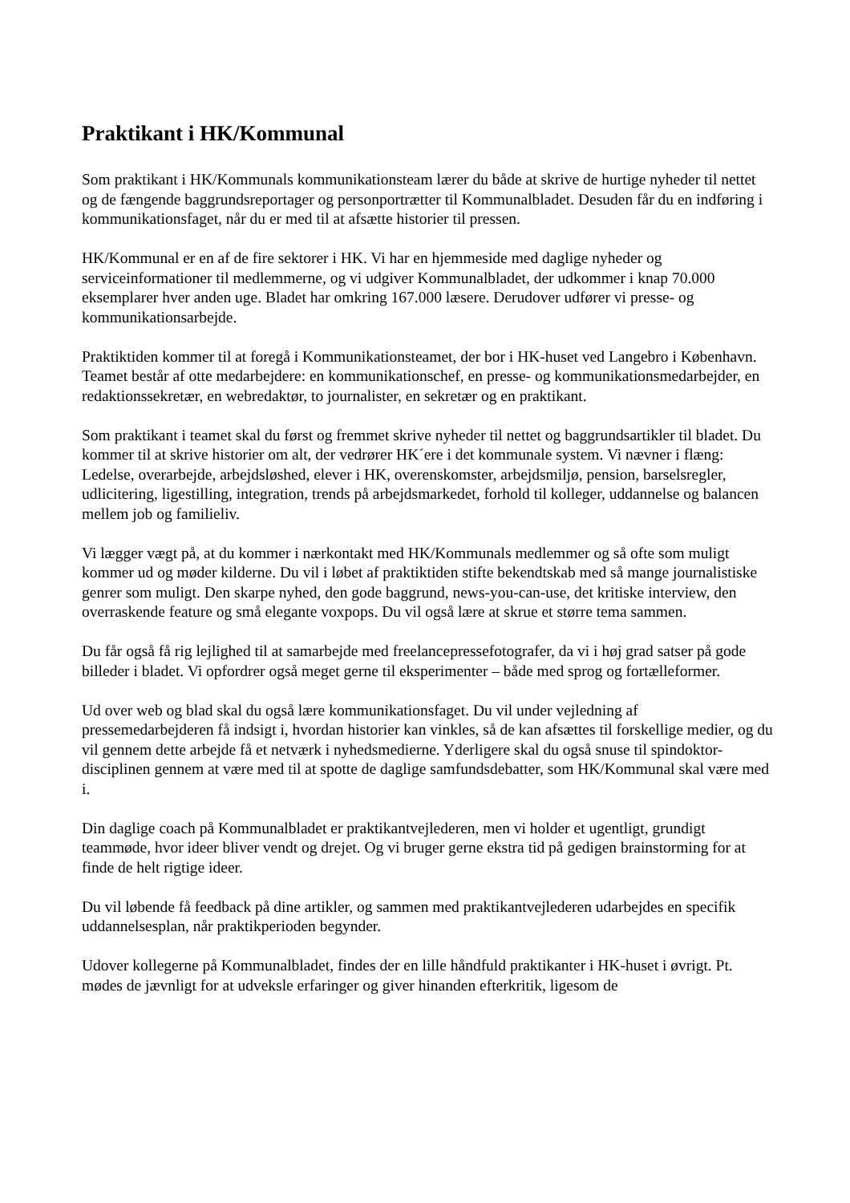Praktikant i HK/Kommunal
Som praktikant i HK/Kommunals kommunikationsteam lærer du både at skrive de hurtige nyheder til nettet og de fængende baggrundsreportager og personportrætter til Kommunalbladet. Desuden får du en indføring i kommunikationsfaget, når du er med til at afsætte historier til pressen.
HK/Kommunal er en af de fire sektorer i HK. Vi har en hjemmeside med daglige nyheder og serviceinformationer til medlemmerne, og vi udgiver Kommunalbladet, der udkommer i knap 70.000 eksemplarer hver anden uge. Bladet har omkring 167.000 læsere. Derudover udfører vi presse- og kommunikationsarbejde.
Praktiktiden kommer til at foregå i Kommunikationsteamet, der bor i HK-huset ved Langebro i København. Teamet består af otte medarbejdere: en kommunikationschef, en presse- og kommunikationsmedarbejder, en redaktionssekretær, en webredaktør, to journalister, en sekretær og en praktikant.
Som praktikant i teamet skal du først og fremmet skrive nyheder til nettet og baggrundsartikler til bladet. Du kommer til at skrive historier om alt, der vedrører HK´ere i det kommunale system. Vi nævner i flæng: Ledelse, overarbejde, arbejdsløshed, elever i HK, overenskomster, arbejdsmiljø, pension, barselsregler, udlicitering, ligestilling, integration, trends på arbejdsmarkedet, forhold til kolleger, uddannelse og balancen mellem job og familieliv.
Vi lægger vægt på, at du kommer i nærkontakt med HK/Kommunals medlemmer og så ofte som muligt kommer ud og møder kilderne. Du vil i løbet af praktiktiden stifte bekendtskab med så mange journalistiske genrer som muligt. Den skarpe nyhed, den gode baggrund, news-you-can-use, det kritiske interview, den overraskende feature og små elegante voxpops. Du vil også lære at skrue et større tema sammen.
Du får også få rig lejlighed til at samarbejde med freelancepressefotografer, da vi i høj grad satser på gode billeder i bladet. Vi opfordrer også meget gerne til eksperimenter – både med sprog og fortælleformer.
Ud over web og blad skal du også lære kommunikationsfaget. Du vil under vejledning af pressemedarbejderen få indsigt i, hvordan historier kan vinkles, så de kan afsættes til forskellige medier, og du vil gennem dette arbejde få et netværk i nyhedsmedierne. Yderligere skal du også snuse til spindoktor-disciplinen gennem at være med til at spotte de daglige samfundsdebatter, som HK/Kommunal skal være med i.
Din daglige coach på Kommunalbladet er praktikantvejlederen, men vi holder et ugentligt, grundigt teammøde, hvor ideer bliver vendt og drejet. Og vi bruger gerne ekstra tid på gedigen brainstorming for at finde de helt rigtige ideer.
Du vil løbende få feedback på dine artikler, og sammen med praktikantvejlederen udarbejdes en specifik uddannelsesplan, når praktikperioden begynder.
Udover kollegerne på Kommunalbladet, findes der en lille håndfuld praktikanter i HK-huset i øvrigt. Pt. mødes de jævnligt for at udveksle erfaringer og giver hinanden efterkritik, ligesom de